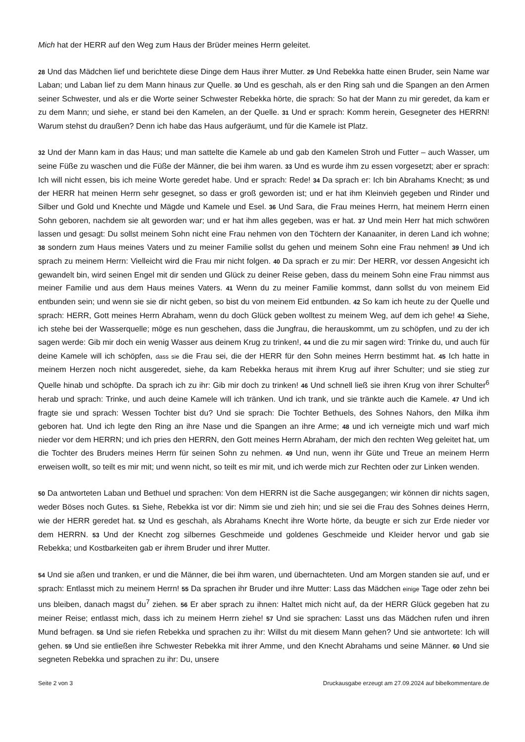Mich hat der HERR auf den Weg zum Haus der Brüder meines Herrn geleitet.
28 Und das Mädchen lief und berichtete diese Dinge dem Haus ihrer Mutter. 29 Und Rebekka hatte einen Bruder, sein Name war Laban; und Laban lief zu dem Mann hinaus zur Quelle. 30 Und es geschah, als er den Ring sah und die Spangen an den Armen seiner Schwester, und als er die Worte seiner Schwester Rebekka hörte, die sprach: So hat der Mann zu mir geredet, da kam er zu dem Mann; und siehe, er stand bei den Kamelen, an der Quelle. 31 Und er sprach: Komm herein, Gesegneter des HERRN! Warum stehst du draußen? Denn ich habe das Haus aufgeräumt, und für die Kamele ist Platz.
32 Und der Mann kam in das Haus; und man sattelte die Kamele ab und gab den Kamelen Stroh und Futter – auch Wasser, um seine Füße zu waschen und die Füße der Männer, die bei ihm waren. 33 Und es wurde ihm zu essen vorgesetzt; aber er sprach: Ich will nicht essen, bis ich meine Worte geredet habe. Und er sprach: Rede! 34 Da sprach er: Ich bin Abrahams Knecht; 35 und der HERR hat meinen Herrn sehr gesegnet, so dass er groß geworden ist; und er hat ihm Kleinvieh gegeben und Rinder und Silber und Gold und Knechte und Mägde und Kamele und Esel. 36 Und Sara, die Frau meines Herrn, hat meinem Herrn einen Sohn geboren, nachdem sie alt geworden war; und er hat ihm alles gegeben, was er hat. 37 Und mein Herr hat mich schwören lassen und gesagt: Du sollst meinem Sohn nicht eine Frau nehmen von den Töchtern der Kanaaniter, in deren Land ich wohne; 38 sondern zum Haus meines Vaters und zu meiner Familie sollst du gehen und meinem Sohn eine Frau nehmen! 39 Und ich sprach zu meinem Herrn: Vielleicht wird die Frau mir nicht folgen. 40 Da sprach er zu mir: Der HERR, vor dessen Angesicht ich gewandelt bin, wird seinen Engel mit dir senden und Glück zu deiner Reise geben, dass du meinem Sohn eine Frau nimmst aus meiner Familie und aus dem Haus meines Vaters. 41 Wenn du zu meiner Familie kommst, dann sollst du von meinem Eid entbunden sein; und wenn sie sie dir nicht geben, so bist du von meinem Eid entbunden. 42 So kam ich heute zu der Quelle und sprach: HERR, Gott meines Herrn Abraham, wenn du doch Glück geben wolltest zu meinem Weg, auf dem ich gehe! 43 Siehe, ich stehe bei der Wasserquelle; möge es nun geschehen, dass die Jungfrau, die herauskommt, um zu schöpfen, und zu der ich sagen werde: Gib mir doch ein wenig Wasser aus deinem Krug zu trinken!, 44 und die zu mir sagen wird: Trinke du, und auch für deine Kamele will ich schöpfen, dass sie die Frau sei, die der HERR für den Sohn meines Herrn bestimmt hat. 45 Ich hatte in meinem Herzen noch nicht ausgeredet, siehe, da kam Rebekka heraus mit ihrem Krug auf ihrer Schulter; und sie stieg zur Quelle hinab und schöpfte. Da sprach ich zu ihr: Gib mir doch zu trinken! 46 Und schnell ließ sie ihren Krug von ihrer Schulter<sup>6</sup> herab und sprach: Trinke, und auch deine Kamele will ich tränken. Und ich trank, und sie tränkte auch die Kamele. 47 Und ich fragte sie und sprach: Wessen Tochter bist du? Und sie sprach: Die Tochter Bethuels, des Sohnes Nahors, den Milka ihm geboren hat. Und ich legte den Ring an ihre Nase und die Spangen an ihre Arme; 48 und ich verneigte mich und warf mich nieder vor dem HERRN; und ich pries den HERRN, den Gott meines Herrn Abraham, der mich den rechten Weg geleitet hat, um die Tochter des Bruders meines Herrn für seinen Sohn zu nehmen. 49 Und nun, wenn ihr Güte und Treue an meinem Herrn erweisen wollt, so teilt es mir mit; und wenn nicht, so teilt es mir mit, und ich werde mich zur Rechten oder zur Linken wenden.
50 Da antworteten Laban und Bethuel und sprachen: Von dem HERRN ist die Sache ausgegangen; wir können dir nichts sagen, weder Böses noch Gutes. 51 Siehe, Rebekka ist vor dir: Nimm sie und zieh hin; und sie sei die Frau des Sohnes deines Herrn, wie der HERR geredet hat. 52 Und es geschah, als Abrahams Knecht ihre Worte hörte, da beugte er sich zur Erde nieder vor dem HERRN. 53 Und der Knecht zog silbernes Geschmeide und goldenes Geschmeide und Kleider hervor und gab sie Rebekka; und Kostbarkeiten gab er ihrem Bruder und ihrer Mutter.
54 Und sie aßen und tranken, er und die Männer, die bei ihm waren, und übernachteten. Und am Morgen standen sie auf, und er sprach: Entlasst mich zu meinem Herrn! 55 Da sprachen ihr Bruder und ihre Mutter: Lass das Mädchen einige Tage oder zehn bei uns bleiben, danach magst du<sup>7</sup> ziehen. 56 Er aber sprach zu ihnen: Haltet mich nicht auf, da der HERR Glück gegeben hat zu meiner Reise; entlasst mich, dass ich zu meinem Herrn ziehe! 57 Und sie sprachen: Lasst uns das Mädchen rufen und ihren Mund befragen. 58 Und sie riefen Rebekka und sprachen zu ihr: Willst du mit diesem Mann gehen? Und sie antwortete: Ich will gehen. 59 Und sie entließen ihre Schwester Rebekka mit ihrer Amme, und den Knecht Abrahams und seine Männer. 60 Und sie segneten Rebekka und sprachen zu ihr: Du, unsere
Seite 2 von 3 Druckausgabe erzeugt am 27.09.2024 auf bibelkommentare.de